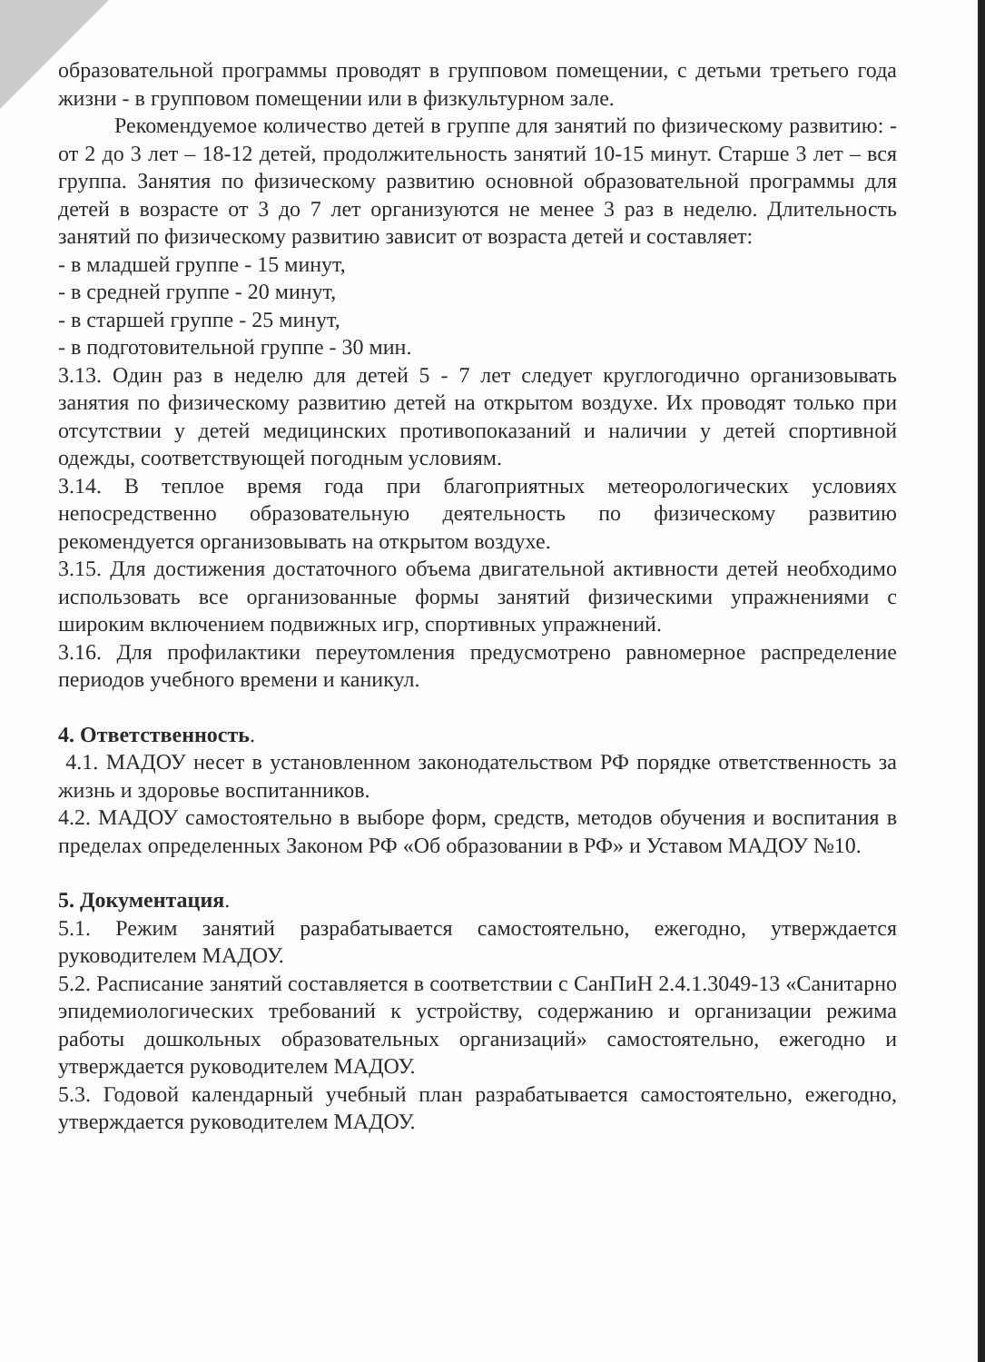образовательной программы проводят в групповом помещении, с детьми третьего года жизни - в групповом помещении или в физкультурном зале.
Рекомендуемое количество детей в группе для занятий по физическому развитию: - от 2 до 3 лет – 18-12 детей, продолжительность занятий 10-15 минут. Старше 3 лет – вся группа. Занятия по физическому развитию основной образовательной программы для детей в возрасте от 3 до 7 лет организуются не менее 3 раз в неделю. Длительность занятий по физическому развитию зависит от возраста детей и составляет:
- в младшей группе - 15 минут,
- в средней группе - 20 минут,
- в старшей группе - 25 минут,
- в подготовительной группе - 30 мин.
3.13. Один раз в неделю для детей 5 - 7 лет следует круглогодично организовывать занятия по физическому развитию детей на открытом воздухе. Их проводят только при отсутствии у детей медицинских противопоказаний и наличии у детей спортивной одежды, соответствующей погодным условиям.
3.14. В теплое время года при благоприятных метеорологических условиях непосредственно образовательную деятельность по физическому развитию рекомендуется организовывать на открытом воздухе.
3.15. Для достижения достаточного объема двигательной активности детей необходимо использовать все организованные формы занятий физическими упражнениями с широким включением подвижных игр, спортивных упражнений.
3.16. Для профилактики переутомления предусмотрено равномерное распределение периодов учебного времени и каникул.
4. Ответственность.
4.1. МАДОУ несет в установленном законодательством РФ порядке ответственность за жизнь и здоровье воспитанников.
4.2. МАДОУ самостоятельно в выборе форм, средств, методов обучения и воспитания в пределах определенных Законом РФ «Об образовании в РФ» и Уставом МАДОУ №10.
5. Документация.
5.1. Режим занятий разрабатывается самостоятельно, ежегодно, утверждается руководителем МАДОУ.
5.2. Расписание занятий составляется в соответствии с СанПиН 2.4.1.3049-13 «Санитарно эпидемиологических требований к устройству, содержанию и организации режима работы дошкольных образовательных организаций» самостоятельно, ежегодно и утверждается руководителем МАДОУ.
5.3. Годовой календарный учебный план разрабатывается самостоятельно, ежегодно, утверждается руководителем МАДОУ.